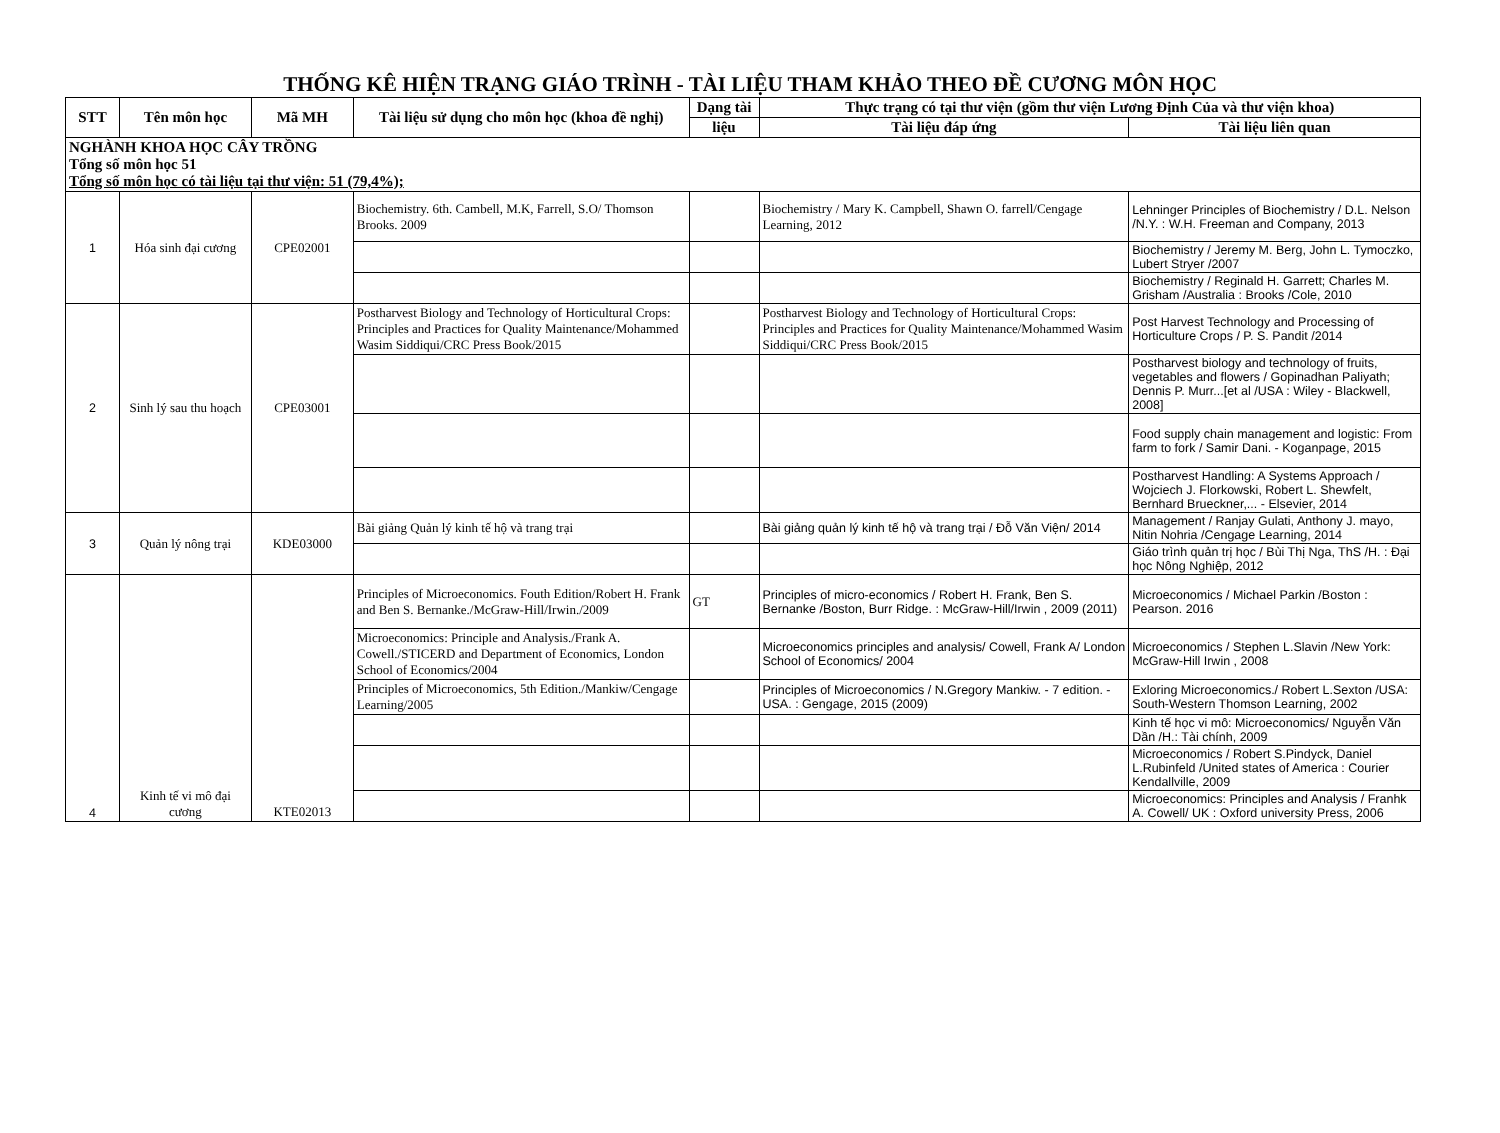THỐNG KÊ HIỆN TRẠNG GIÁO TRÌNH - TÀI LIỆU THAM KHẢO THEO ĐỀ CƯƠNG MÔN HỌC
| STT | Tên môn học | Mã MH | Tài liệu sử dụng cho môn học (khoa đề nghị) | Dạng tài | Thực trạng có tại thư viện (gồm thư viện Lương Định Của và thư viện khoa) | |
| --- | --- | --- | --- | --- | --- | --- |
| | | | | liệu | Tài liệu đáp ứng | Tài liệu liên quan |
| NGHÀNH KHOA HỌC CÂY TRỒNG Tổng số môn học 51 Tổng số môn học có tài liệu tại thư viện: 51 (79,4%); | | | | | | |
| 1 | Hóa sinh đại cương | CPE02001 | Biochemistry. 6th. Cambell, M.K, Farrell, S.O/ Thomson Brooks. 2009 | | Biochemistry / Mary K. Campbell, Shawn O. farrell/Cengage Learning, 2012 | Lehninger Principles of Biochemistry / D.L. Nelson /N.Y. : W.H. Freeman and Company, 2013 |
| | | | | | | Biochemistry / Jeremy M. Berg, John L. Tymoczko, Lubert Stryer /2007 |
| | | | | | | Biochemistry / Reginald H. Garrett; Charles M. Grisham /Australia : Brooks /Cole, 2010 |
| 2 | Sinh lý sau thu hoạch | CPE03001 | Postharvest Biology and Technology of Horticultural Crops: Principles and Practices for Quality Maintenance/Mohammed Wasim Siddiqui/CRC Press Book/2015 | | Postharvest Biology and Technology of Horticultural Crops: Principles and Practices for Quality Maintenance/Mohammed Wasim Siddiqui/CRC Press Book/2015 | Post Harvest Technology and Processing of Horticulture Crops / P. S. Pandit /2014 |
| | | | | | | Postharvest biology and technology of fruits, vegetables and flowers / Gopinadhan Paliyath; Dennis P. Murr...[et al /USA : Wiley - Blackwell, 2008] |
| | | | | | | Food supply chain management and logistic: From farm to fork / Samir Dani. - Koganpage, 2015 |
| | | | | | | Postharvest Handling: A Systems Approach / Wojciech J. Florkowski, Robert L. Shewfelt, Bernhard Brueckner,... - Elsevier, 2014 |
| 3 | Quản lý nông trại | KDE03000 | Bài giảng Quản lý kinh tế hộ và trang trại | | Bài giảng quản lý kinh tế hộ và trang trại / Đỗ Văn Viện/ 2014 | Management / Ranjay Gulati, Anthony J. mayo, Nitin Nohria /Cengage Learning, 2014 |
| | | | | | | Giáo trình quản trị học / Bùi Thị Nga, ThS /H. : Đại học Nông Nghiệp, 2012 |
| 4 | Kinh tế vi mô đại cương | KTE02013 | Principles of Microeconomics. Fouth Edition/Robert H. Frank and Ben S. Bernanke./McGraw-Hill/Irwin./2009 | GT | Principles of micro-economics / Robert H. Frank, Ben S. Bernanke /Boston, Burr Ridge. : McGraw-Hill/Irwin , 2009 (2011) | Microeconomics / Michael Parkin /Boston : Pearson. 2016 |
| | | | Microeconomics: Principle and Analysis./Frank A. Cowell./STICERD and Department of Economics, London School of Economics/2004 | | Microeconomics principles and analysis/ Cowell, Frank A/ London School of Economics/ 2004 | Microeconomics / Stephen L.Slavin /New York: McGraw-Hill Irwin , 2008 |
| | | | Principles of Microeconomics, 5th Edition./Mankiw/Cengage Learning/2005 | | Principles of Microeconomics / N.Gregory Mankiw. - 7 edition. - USA. : Gengage, 2015 (2009) | Exloring Microeconomics./ Robert L.Sexton /USA: South-Western Thomson Learning, 2002 |
| | | | | | | Kinh tế học vi mô: Microeconomics/ Nguyễn Văn Dần /H.: Tài chính, 2009 |
| | | | | | | Microeconomics / Robert S.Pindyck, Daniel L.Rubinfeld /United states of America : Courier Kendallville, 2009 |
| | | | | | | Microeconomics: Principles and Analysis / Franhk A. Cowell/ UK : Oxford university Press, 2006 |